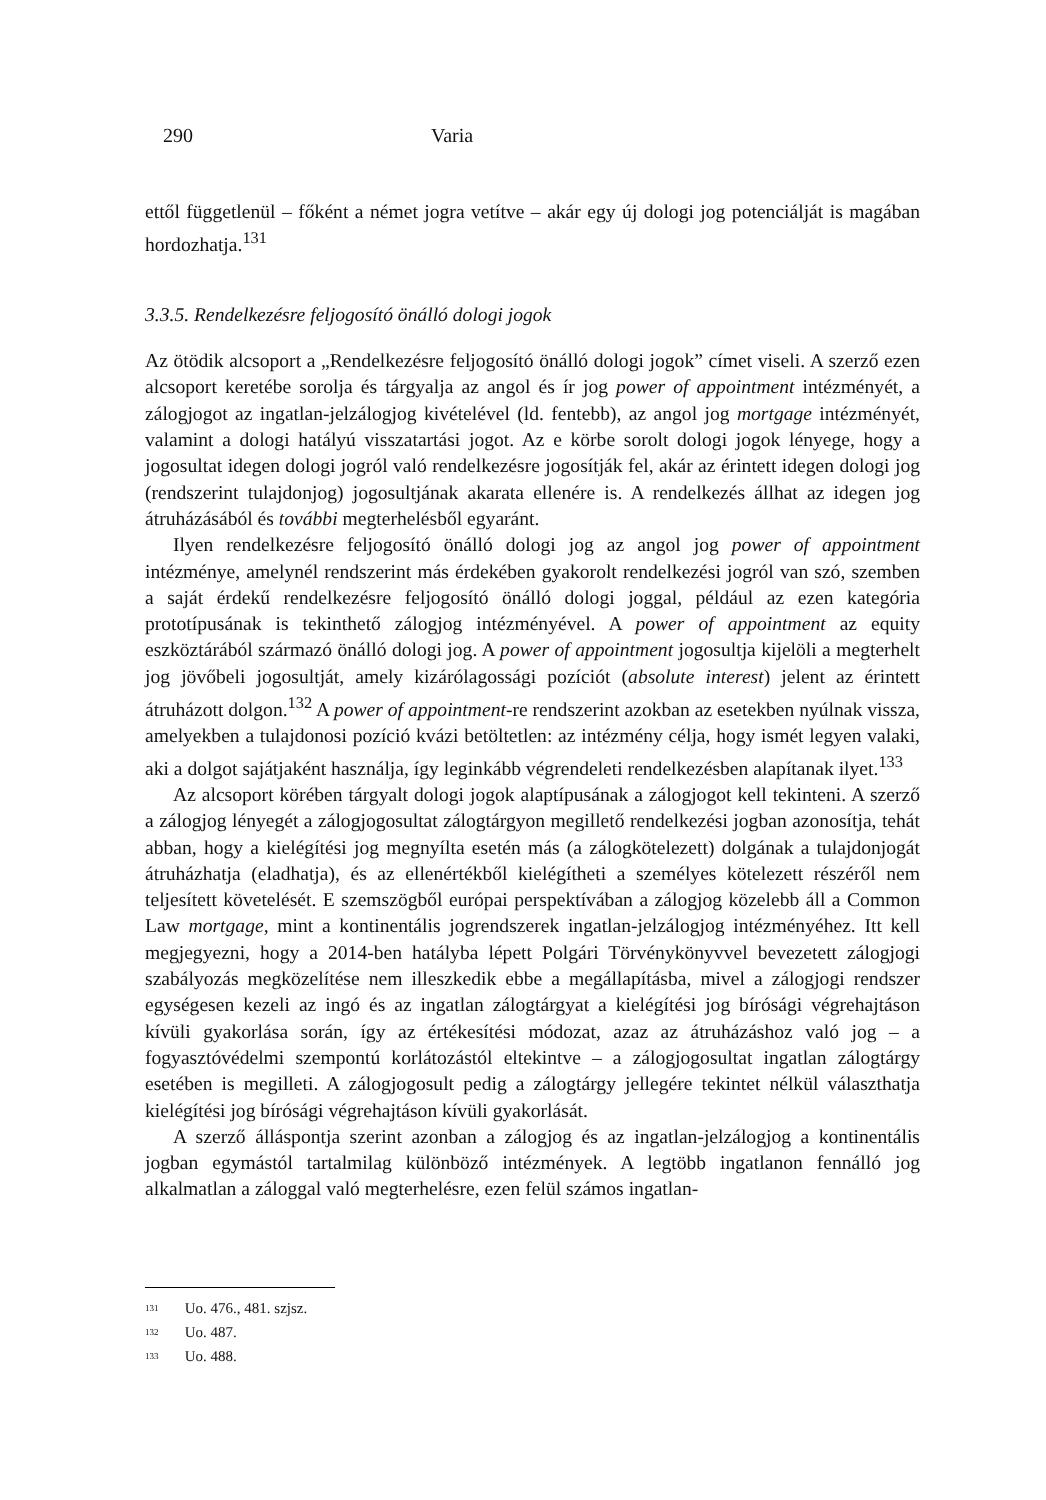290 Varia
ettől függetlenül – főként a német jogra vetítve – akár egy új dologi jog potenciálját is magában hordozhatja.<sup>131</sup>
3.3.5. Rendelkezésre feljogosító önálló dologi jogok
Az ötödik alcsoport a „Rendelkezésre feljogosító önálló dologi jogok” címet viseli. A szerző ezen alcsoport keretébe sorolja és tárgyalja az angol és ír jog power of appointment intézményét, a zálogjogot az ingatlan-jelzálogjog kivételével (ld. fentebb), az angol jog mortgage intézményét, valamint a dologi hatályú visszatartási jogot. Az e körbe sorolt dologi jogok lényege, hogy a jogosultat idegen dologi jogról való rendelkezésre jogosítják fel, akár az érintett idegen dologi jog (rendszerint tulajdonjog) jogosultjának akarata ellenére is. A rendelkezés állhat az idegen jog átruházásából és további megterhelésből egyaránt.
Ilyen rendelkezésre feljogosító önálló dologi jog az angol jog power of appointment intézménye, amelynél rendszerint más érdekében gyakorolt rendelkezési jogról van szó, szemben a saját érdekű rendelkezésre feljogosító önálló dologi joggal, például az ezen kategória prototípusának is tekinthető zálogjog intézményével. A power of appointment az equity eszköztárából származó önálló dologi jog. A power of appointment jogosultja kijelöli a megterhelt jog jövőbeli jogosultját, amely kizárólagossági pozíciót (absolute interest) jelent az érintett átruházott dolgon.<sup>132</sup> A power of appointment-re rendszerint azokban az esetekben nyúlnak vissza, amelyekben a tulajdonosi pozíció kvázi betöltetlen: az intézmény célja, hogy ismét legyen valaki, aki a dolgot sajátjaként használja, így leginkább végrendeleti rendelkezésben alapítanak ilyet.<sup>133</sup>
Az alcsoport körében tárgyalt dologi jogok alaptípusának a zálogjogot kell tekinteni. A szerző a zálogjog lényegét a zálogjogosultat zálogtárgyon megillető rendelkezési jogban azonosítja, tehát abban, hogy a kielégítési jog megnyílta esetén más (a zálogkötelezett) dolgának a tulajdonjogát átruházhatja (eladhatja), és az ellenértékből kielégítheti a személyes kötelezett részéről nem teljesített követelését. E szemszögből európai perspektívában a zálogjog közelebb áll a Common Law mortgage, mint a kontinentális jogrendszerek ingatlan-jelzálogjog intézményéhez. Itt kell megjegyezni, hogy a 2014-ben hatályba lépett Polgári Törvénykönyvvel bevezetett zálogjogi szabályozás megközelítése nem illeszkedik ebbe a megállapításba, mivel a zálogjogi rendszer egységesen kezeli az ingó és az ingatlan zálogtárgyat a kielégítési jog bírósági végrehajtáson kívüli gyakorlása során, így az értékesítési módozat, azaz az átruházáshoz való jog – a fogyasztóvédelmi szempontú korlátozástól eltekintve – a zálogjogosultat ingatlan zálogtárgy esetében is megilleti. A zálogjogosult pedig a zálogtárgy jellegére tekintet nélkül választhatja kielégítési jog bírósági végrehajtáson kívüli gyakorlását.
A szerző álláspontja szerint azonban a zálogjog és az ingatlan-jelzálogjog a kontinentális jogban egymástól tartalmilag különböző intézmények. A legtöbb ingatlanon fennálló jog alkalmatlan a záloggal való megterhelésre, ezen felül számos ingatlan-
<sup>131</sup> Uo. 476., 481. szjsz.
<sup>132</sup> Uo. 487.
<sup>133</sup> Uo. 488.